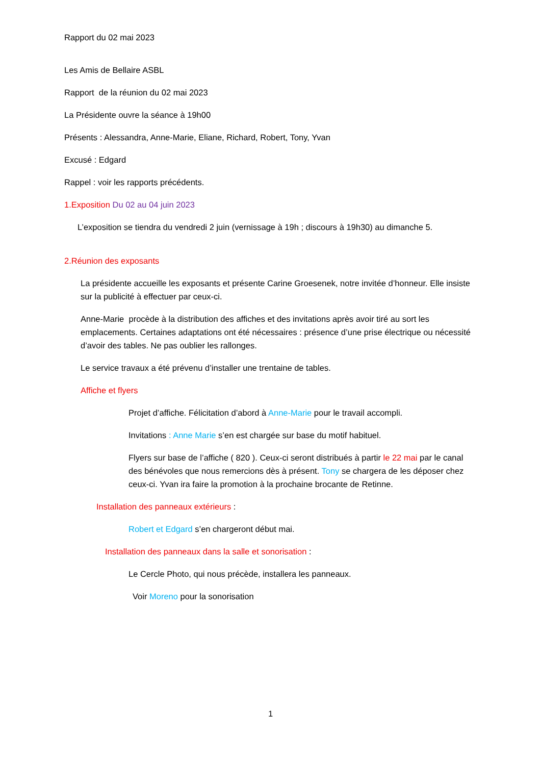Rapport du 02 mai 2023
Les Amis de Bellaire ASBL
Rapport de la réunion du 02 mai 2023
La Présidente ouvre la séance à 19h00
Présents : Alessandra, Anne-Marie, Eliane, Richard, Robert, Tony, Yvan
Excusé : Edgard
Rappel : voir les rapports précédents.
1.Exposition Du 02 au 04 juin 2023
L’exposition se tiendra du vendredi 2 juin (vernissage à 19h ; discours à 19h30) au dimanche 5.
2.Réunion des exposants
La présidente accueille les exposants et présente Carine Groesenek, notre invitée d’honneur. Elle insiste sur la publicité à effectuer par ceux-ci.
Anne-Marie procède à la distribution des affiches et des invitations après avoir tiré au sort les emplacements. Certaines adaptations ont été nécessaires : présence d’une prise électrique ou nécessité d’avoir des tables. Ne pas oublier les rallonges.
Le service travaux a été prévenu d’installer une trentaine de tables.
Affiche et flyers
Projet d’affiche. Félicitation d’abord à Anne-Marie pour le travail accompli.
Invitations : Anne Marie s’en est chargée sur base du motif habituel.
Flyers sur base de l’affiche ( 820 ). Ceux-ci seront distribués à partir le 22 mai par le canal des bénévoles que nous remercions dès à présent. Tony se chargera de les déposer chez ceux-ci. Yvan ira faire la promotion à la prochaine brocante de Retinne.
Installation des panneaux extérieurs :
Robert et Edgard s’en chargeront début mai.
Installation des panneaux dans la salle et sonorisation :
Le Cercle Photo, qui nous précède, installera les panneaux.
Voir Moreno pour la sonorisation
1